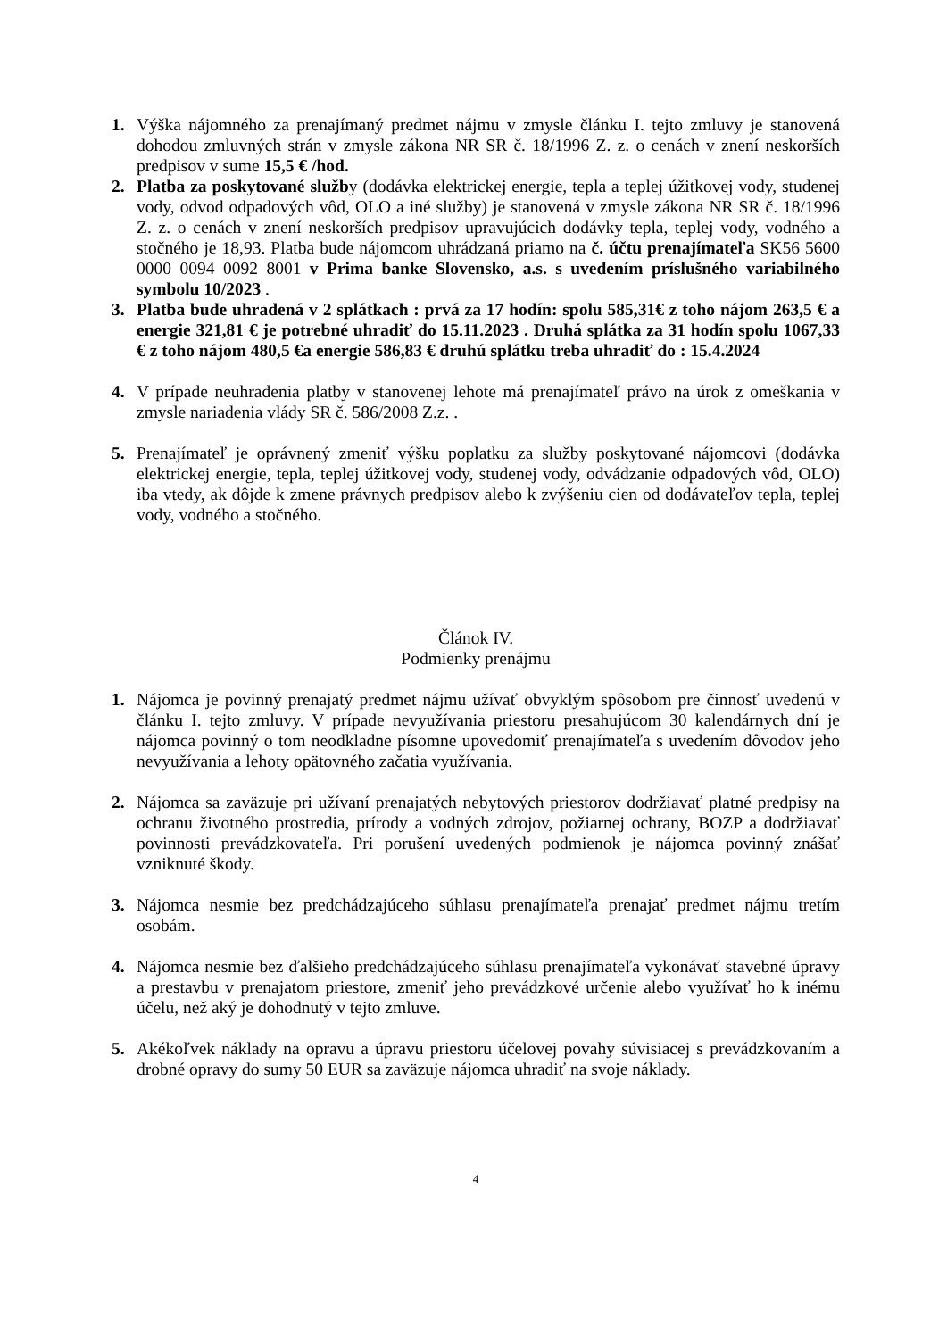1. Výška nájomného za prenajímaný predmet nájmu v zmysle článku I. tejto zmluvy je stanovená dohodou zmluvných strán v zmysle zákona NR SR č. 18/1996 Z. z. o cenách v znení neskorších predpisov v sume 15,5 € /hod.
2. Platba za poskytované služby (dodávka elektrickej energie, tepla a teplej úžitkovej vody, studenej vody, odvod odpadových vôd, OLO a iné služby) je stanovená v zmysle zákona NR SR č. 18/1996 Z. z. o cenách v znení neskorších predpisov upravujúcich dodávky tepla, teplej vody, vodného a stočného je 18,93. Platba bude nájomcom uhrádzaná priamo na č. účtu prenajímateľa SK56 5600 0000 0094 0092 8001 v Prima banke Slovensko, a.s. s uvedením príslušného variabilného symbolu 10/2023 .
3. Platba bude uhradená v 2 splátkach : prvá za 17 hodín: spolu 585,31€ z toho nájom 263,5 € a energie 321,81 € je potrebné uhradiť do 15.11.2023 . Druhá splátka za 31 hodín spolu 1067,33 € z toho nájom 480,5 €a energie 586,83 € druhú splátku treba uhradiť do : 15.4.2024
4. V prípade neuhradenia platby v stanovenej lehote má prenajímateľ právo na úrok z omeškania v zmysle nariadenia vlády SR č. 586/2008 Z.z. .
5. Prenajímateľ je oprávnený zmeniť výšku poplatku za služby poskytované nájomcovi (dodávka elektrickej energie, tepla, teplej úžitkovej vody, studenej vody, odvádzanie odpadových vôd, OLO) iba vtedy, ak dôjde k zmene právnych predpisov alebo k zvýšeniu cien od dodávateľov tepla, teplej vody, vodného a stočného.
Článok IV.
Podmienky prenájmu
1. Nájomca je povinný prenajatý predmet nájmu užívať obvyklým spôsobom pre činnosť uvedenú v článku I. tejto zmluvy. V prípade nevyužívania priestoru presahujúcom 30 kalendárnych dní je nájomca povinný o tom neodkladne písomne upovedomiť prenajímateľa s uvedením dôvodov jeho nevyužívania a lehoty opätovného začatia využívania.
2. Nájomca sa zaväzuje pri užívaní prenajatých nebytových priestorov dodržiavať platné predpisy na ochranu životného prostredia, prírody a vodných zdrojov, požiarnej ochrany, BOZP a dodržiavať povinnosti prevádzkovateľa. Pri porušení uvedených podmienok je nájomca povinný znášať vzniknuté škody.
3. Nájomca nesmie bez predchádzajúceho súhlasu prenajímateľa prenajať predmet nájmu tretím osobám.
4. Nájomca nesmie bez ďalšieho predchádzajúceho súhlasu prenajímateľa vykonávať stavebné úpravy a prestavbu v prenajatom priestore, zmeniť jeho prevádzkové určenie alebo využívať ho k inému účelu, než aký je dohodnutý v tejto zmluve.
5. Akékoľvek náklady na opravu a úpravu priestoru účelovej povahy súvisiacej s prevádzkovaním a drobné opravy do sumy 50 EUR sa zaväzuje nájomca uhradiť na svoje náklady.
4